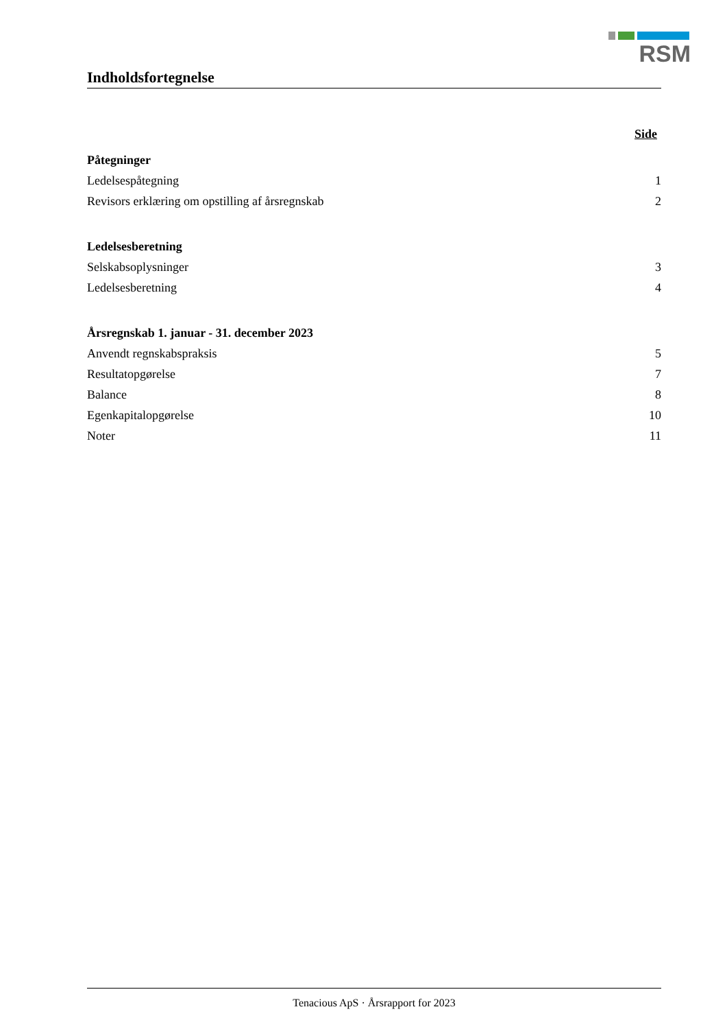RSM
Indholdsfortegnelse
Side
Påtegninger
Ledelsespåtegning 1
Revisors erklæring om opstilling af årsregnskab 2
Ledelsesberetning
Selskabsoplysninger 3
Ledelsesberetning 4
Årsregnskab 1. januar - 31. december 2023
Anvendt regnskabspraksis 5
Resultatopgørelse 7
Balance 8
Egenkapitalopgørelse 10
Noter 11
Tenacious ApS · Årsrapport for 2023